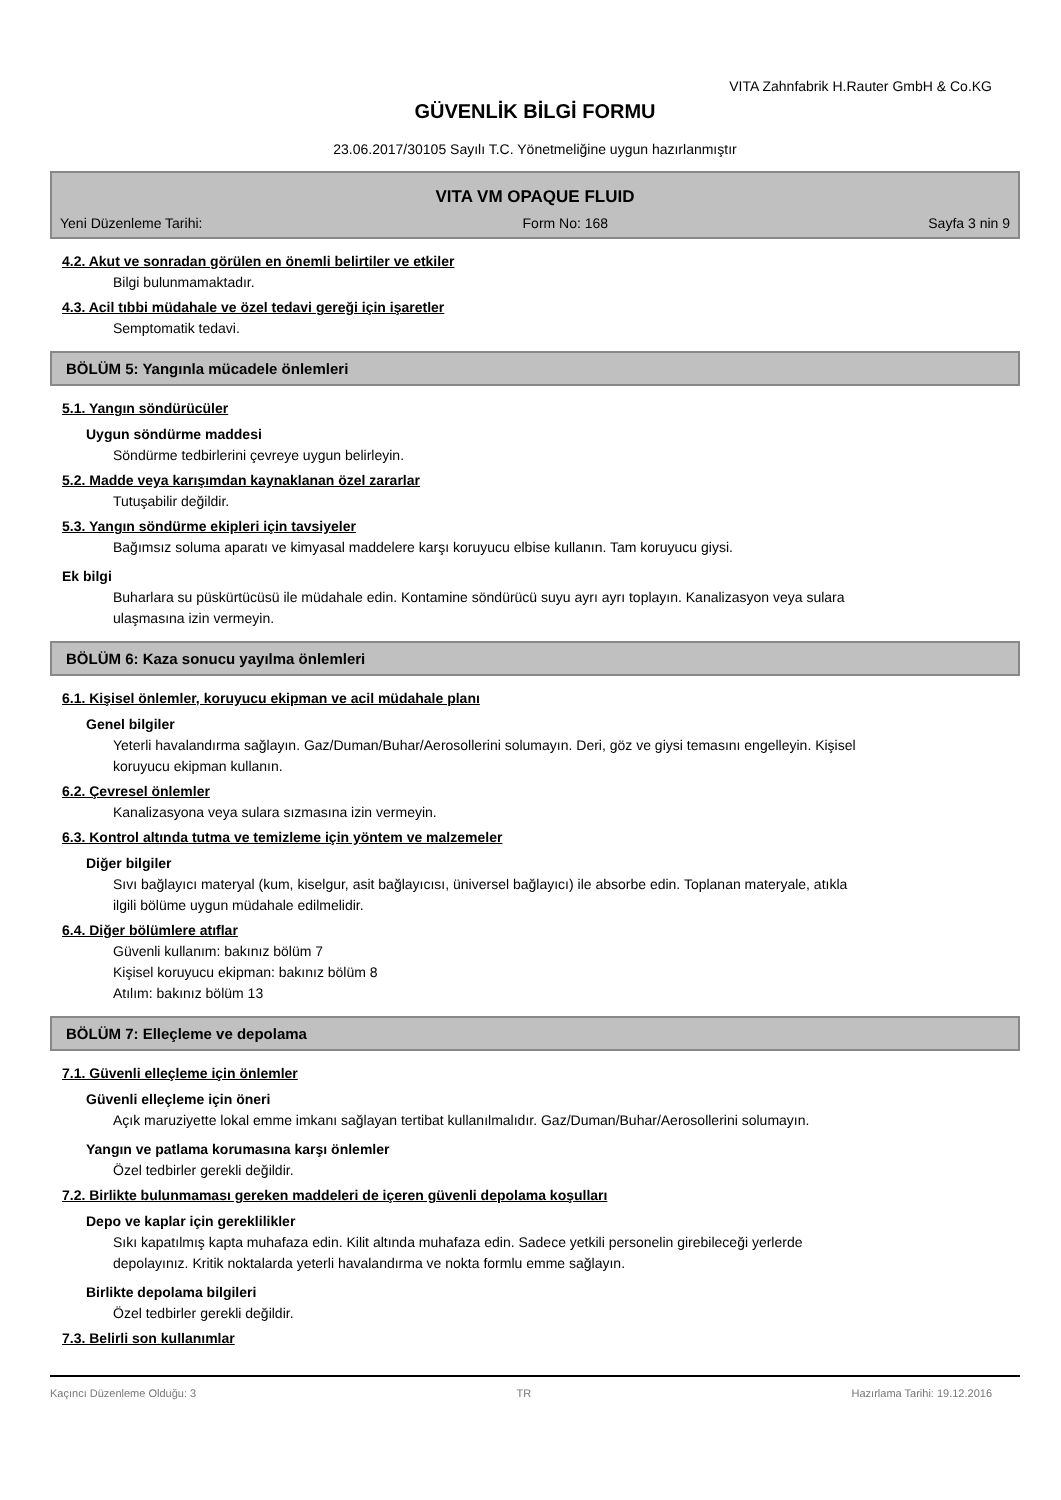VITA Zahnfabrik H.Rauter GmbH & Co.KG
GÜVENLİK BİLGİ FORMU
23.06.2017/30105 Sayılı T.C. Yönetmeliğine uygun hazırlanmıştır
VITA VM OPAQUE FLUID
Yeni Düzenleme Tarihi: Form No: 168 Sayfa 3 nin 9
4.2. Akut ve sonradan görülen en önemli belirtiler ve etkiler
Bilgi bulunmamaktadır.
4.3. Acil tıbbi müdahale ve özel tedavi gereği için işaretler
Semptomatik tedavi.
BÖLÜM 5: Yangınla mücadele önlemleri
5.1. Yangın söndürücüler
Uygun söndürme maddesi
Söndürme tedbirlerini çevreye uygun belirleyin.
5.2. Madde veya karışımdan kaynaklanan özel zararlar
Tutuşabilir değildir.
5.3. Yangın söndürme ekipleri için tavsiyeler
Bağımsız soluma aparatı ve kimyasal maddelere karşı koruyucu elbise kullanın. Tam koruyucu giysi.
Ek bilgi
Buharlara su püskürtücüsü ile müdahale edin. Kontamine söndürücü suyu ayrı ayrı toplayın. Kanalizasyon veya sulara ulaşmasına izin vermeyin.
BÖLÜM 6: Kaza sonucu yayılma önlemleri
6.1. Kişisel önlemler, koruyucu ekipman ve acil müdahale planı
Genel bilgiler
Yeterli havalandırma sağlayın. Gaz/Duman/Buhar/Aerosollerini solumayın. Deri, göz ve giysi temasını engelleyin. Kişisel koruyucu ekipman kullanın.
6.2. Çevresel önlemler
Kanalizasyona veya sulara sızmasına izin vermeyin.
6.3. Kontrol altında tutma ve temizleme için yöntem ve malzemeler
Diğer bilgiler
Sıvı bağlayıcı materyal (kum, kiselgur, asit bağlayıcısı, üniversel bağlayıcı) ile absorbe edin. Toplanan materyale, atıkla ilgili bölüme uygun müdahale edilmelidir.
6.4. Diğer bölümlere atıflar
Güvenli kullanım: bakınız bölüm 7
Kişisel koruyucu ekipman: bakınız bölüm 8
Atılım: bakınız bölüm 13
BÖLÜM 7: Elleçleme ve depolama
7.1. Güvenli elleçleme için önlemler
Güvenli elleçleme için öneri
Açık maruziyette lokal emme imkanı sağlayan tertibat kullanılmalıdır. Gaz/Duman/Buhar/Aerosollerini solumayın.
Yangın ve patlama korumasına karşı önlemler
Özel tedbirler gerekli değildir.
7.2. Birlikte bulunmaması gereken maddeleri de içeren güvenli depolama koşulları
Depo ve kaplar için gereklilikler
Sıkı kapatılmış kapta muhafaza edin. Kilit altında muhafaza edin. Sadece yetkili personelin girebileceği yerlerde depolayınız. Kritik noktalarda yeterli havalandırma ve nokta formlu emme sağlayın.
Birlikte depolama bilgileri
Özel tedbirler gerekli değildir.
7.3. Belirli son kullanımlar
Kaçıncı Düzenleme Olduğu: 3 TR Hazırlama Tarihi: 19.12.2016